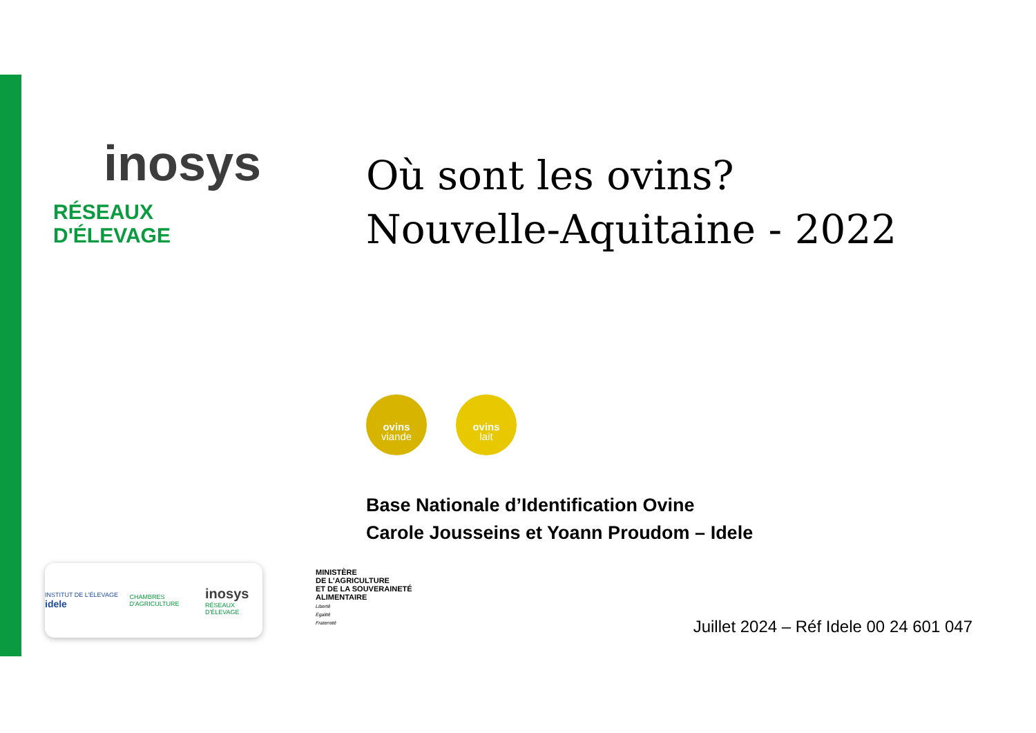inosys
RÉSEAUX D'ÉLEVAGE
Où sont les ovins?
Nouvelle-Aquitaine - 2022
ovins
viande
ovins
lait
Base Nationale d’Identification Ovine
Carole Jousseins et Yoann Proudom – Idele
INSTITUT DE L'ÉLEVAGE idele CHAMBRES D'AGRICULTURE inosys
RÉSEAUX D'ÉLEVAGE
MINISTÈRE
DE L'AGRICULTURE
ET DE LA SOUVERAINETÉ
ALIMENTAIRE
Liberté
Égalité
Fraternité
Juillet 2024 – Réf Idele 00 24 601 047